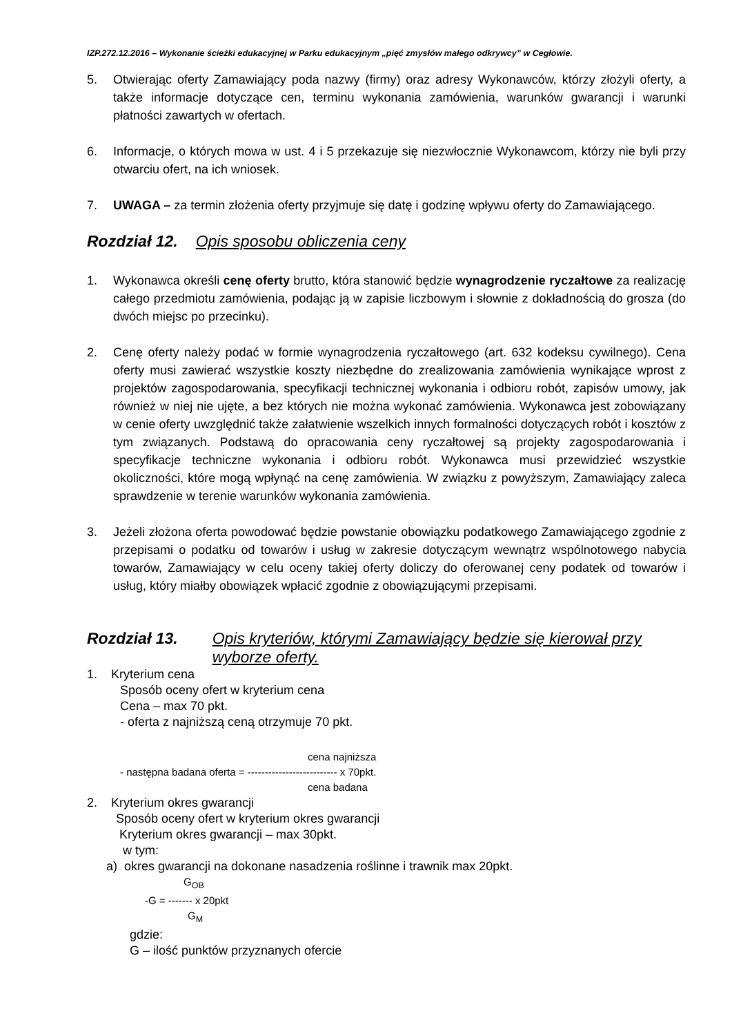IZP.272.12.2016 – Wykonanie ścieżki edukacyjnej w Parku edukacyjnym „pięć zmysłów małego odkrywcy” w Cegłowie.
5. Otwierając oferty Zamawiający poda nazwy (firmy) oraz adresy Wykonawców, którzy złożyli oferty, a także informacje dotyczące cen, terminu wykonania zamówienia, warunków gwarancji i warunki płatności zawartych w ofertach.
6. Informacje, o których mowa w ust. 4 i 5 przekazuje się niezwłocznie Wykonawcom, którzy nie byli przy otwarciu ofert, na ich wniosek.
7. UWAGA – za termin złożenia oferty przyjmuje się datę i godzinę wpływu oferty do Zamawiającego.
Rozdział 12. Opis sposobu obliczenia ceny
1. Wykonawca określi cenę oferty brutto, która stanowić będzie wynagrodzenie ryczałtowe za realizację całego przedmiotu zamówienia, podając ją w zapisie liczbowym i słownie z dokładnością do grosza (do dwóch miejsc po przecinku).
2. Cenę oferty należy podać w formie wynagrodzenia ryczałtowego (art. 632 kodeksu cywilnego). Cena oferty musi zawierać wszystkie koszty niezbędne do zrealizowania zamówienia wynikające wprost z projektów zagospodarowania, specyfikacji technicznej wykonania i odbioru robót, zapisów umowy, jak również w niej nie ujęte, a bez których nie można wykonać zamówienia. Wykonawca jest zobowiązany w cenie oferty uwzględnić także załatwienie wszelkich innych formalności dotyczących robót i kosztów z tym związanych. Podstawą do opracowania ceny ryczałtowej są projekty zagospodarowania i specyfikacje techniczne wykonania i odbioru robót. Wykonawca musi przewidzieć wszystkie okoliczności, które mogą wpłynąć na cenę zamówienia. W związku z powyższym, Zamawiający zaleca sprawdzenie w terenie warunków wykonania zamówienia.
3. Jeżeli złożona oferta powodować będzie powstanie obowiązku podatkowego Zamawiającego zgodnie z przepisami o podatku od towarów i usług w zakresie dotyczącym wewnątrz wspólnotowego nabycia towarów, Zamawiający w celu oceny takiej oferty doliczy do oferowanej ceny podatek od towarów i usług, który miałby obowiązek wpłacić zgodnie z obowiązującymi przepisami.
Rozdział 13. Opis kryteriów, którymi Zamawiający będzie się kierował przy wyborze oferty.
1. Kryterium cena
Sposób oceny ofert w kryterium cena
Cena – max 70 pkt.
- oferta z najniższą ceną otrzymuje 70 pkt.
cena najniższa
- następna badana oferta = -------------------------- x 70pkt.
cena badana
2. Kryterium okres gwarancji
Sposób oceny ofert w kryterium okres gwarancji
Kryterium okres gwarancji – max 30pkt.
w tym:
a) okres gwarancji na dokonane nasadzenia roślinne i trawnik max 20pkt.
G<sub>OB</sub>
-G = ------- x 20pkt
G<sub>M</sub>
gdzie:
G – ilość punktów przyznanych ofercie